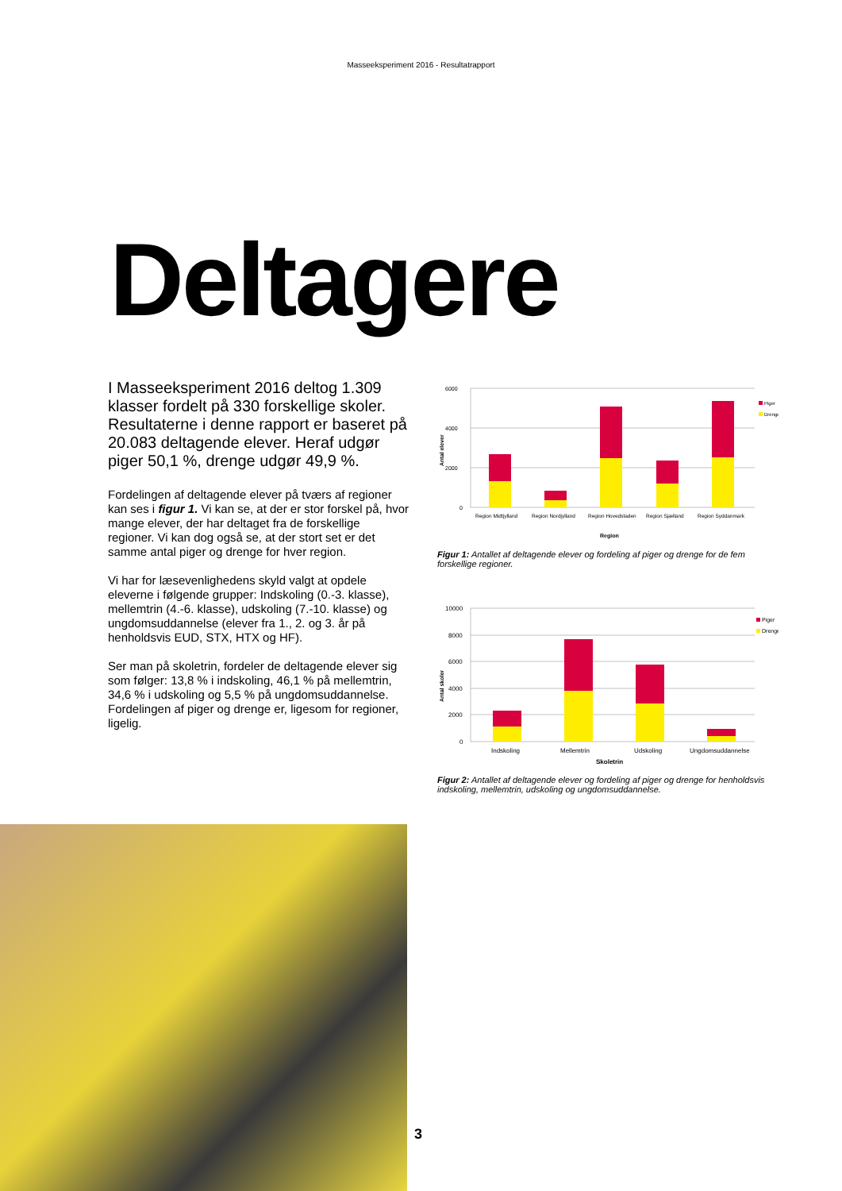Masseeksperiment 2016 - Resultatrapport
Deltagere
I Masseeksperiment 2016 deltog 1.309 klasser fordelt på 330 forskellige skoler. Resultaterne i denne rapport er baseret på 20.083 deltagende elever. Heraf udgør piger 50,1 %, drenge udgør 49,9 %.
Fordelingen af deltagende elever på tværs af regioner kan ses i figur 1. Vi kan se, at der er stor forskel på, hvor mange elever, der har deltaget fra de forskellige regioner. Vi kan dog også se, at der stort set er det samme antal piger og drenge for hver region.
Vi har for læsevenlighedens skyld valgt at opdele eleverne i følgende grupper: Indskoling (0.-3. klasse), mellemtrin (4.-6. klasse), udskoling (7.-10. klasse) og ungdomsuddannelse (elever fra 1., 2. og 3. år på henholdsvis EUD, STX, HTX og HF).
Ser man på skoletrin, fordeler de deltagende elever sig som følger: 13,8 % i indskoling, 46,1 % på mellemtrin, 34,6 % i udskoling og 5,5 % på ungdomsuddannelse. Fordelingen af piger og drenge er, ligesom for regioner, ligelig.
6000
4000
2000
0
Antal elever
Region Midtjylland
Region Nordjylland
Region Hovedstaden
Region Sjælland
Region Syddanmark
Region
Piger
Drenge
Figur 1: Antallet af deltagende elever og fordeling af piger og drenge for de fem forskellige regioner.
10000
8000
6000
4000
2000
0
Antal skoler
Indskoling
Mellemtrin
Udskoling
Ungdomsuddannelse
Skoletrin
Piger
Drenge
Figur 2: Antallet af deltagende elever og fordeling af piger og drenge for henholdsvis indskoling, mellemtrin, udskoling og ungdomsuddannelse.
3